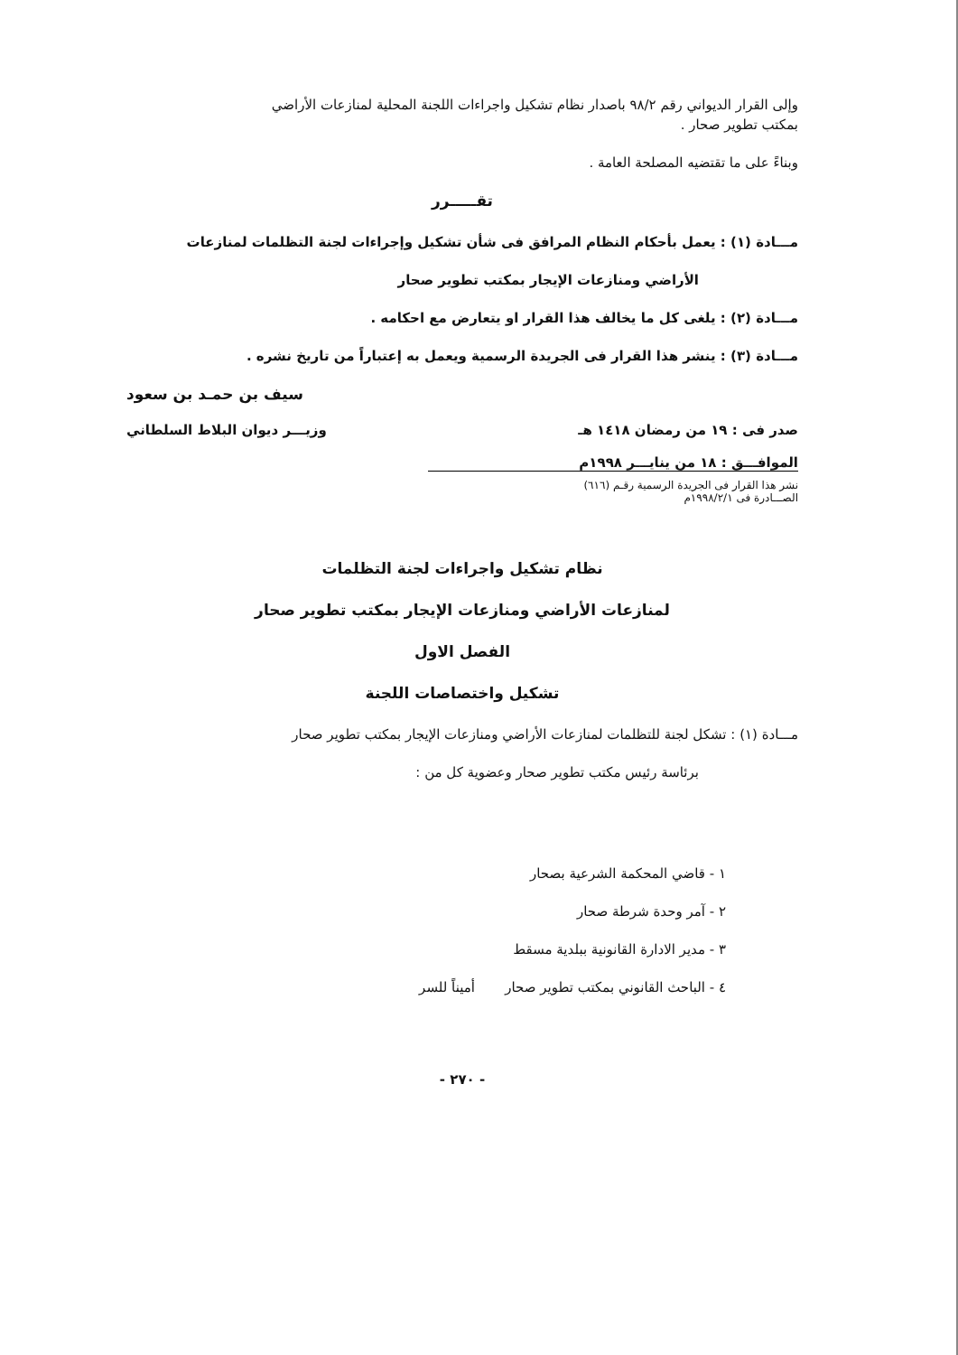وإلى القرار الديواني رقم ٩٨/٢ باصدار نظام تشكيل واجراءات اللجنة المحلية لمنازعات الأراضي
بمكتب تطوير صحار .
وبناءً على ما تقتضيه المصلحة العامة .
تقـــــرر
مـــادة (١) : يعمل بأحكام النظام المرافق فى شأن تشكيل وإجراءات لجنة التظلمات لمنازعات
الأراضي ومنازعات الإيجار بمكتب تطوير صحار
مـــادة (٢) : يلغى كل ما يخالف هذا القرار او يتعارض مع احكامه .
مـــادة (٣) : ينشر هذا القرار فى الجريدة الرسمية ويعمل به إعتباراً من تاريخ نشره .
سيف بن حمـد بن سعود
صدر فى : ١٩ من رمضان ١٤١٨ هـ
الموافـــق : ١٨ من ينايـــر ١٩٩٨م
وزيـــر ديوان البلاط السلطاني
نشر هذا القرار فى الجريدة الرسمية رقـم (٦١٦)
الصـــادرة فى ١٩٩٨/٢/١م
نظام تشكيل واجراءات لجنة التظلمات
لمنازعات الأراضي ومنازعات الإيجار بمكتب تطوير صحار
الفصل الاول
تشكيل واختصاصات اللجنة
مـــادة (١) : تشكل لجنة للتظلمات لمنازعات الأراضي ومنازعات الإيجار بمكتب تطوير صحار
برئاسة رئيس مكتب تطوير صحار وعضوية كل من :
١ - قاضي المحكمة الشرعية بصحار
٢ - آمر وحدة شرطة صحار
٣ - مدير الادارة القانونية ببلدية مسقط
٤ - الباحث القانوني بمكتب تطوير صحار أميناً للسر
- ٢٧٠ -